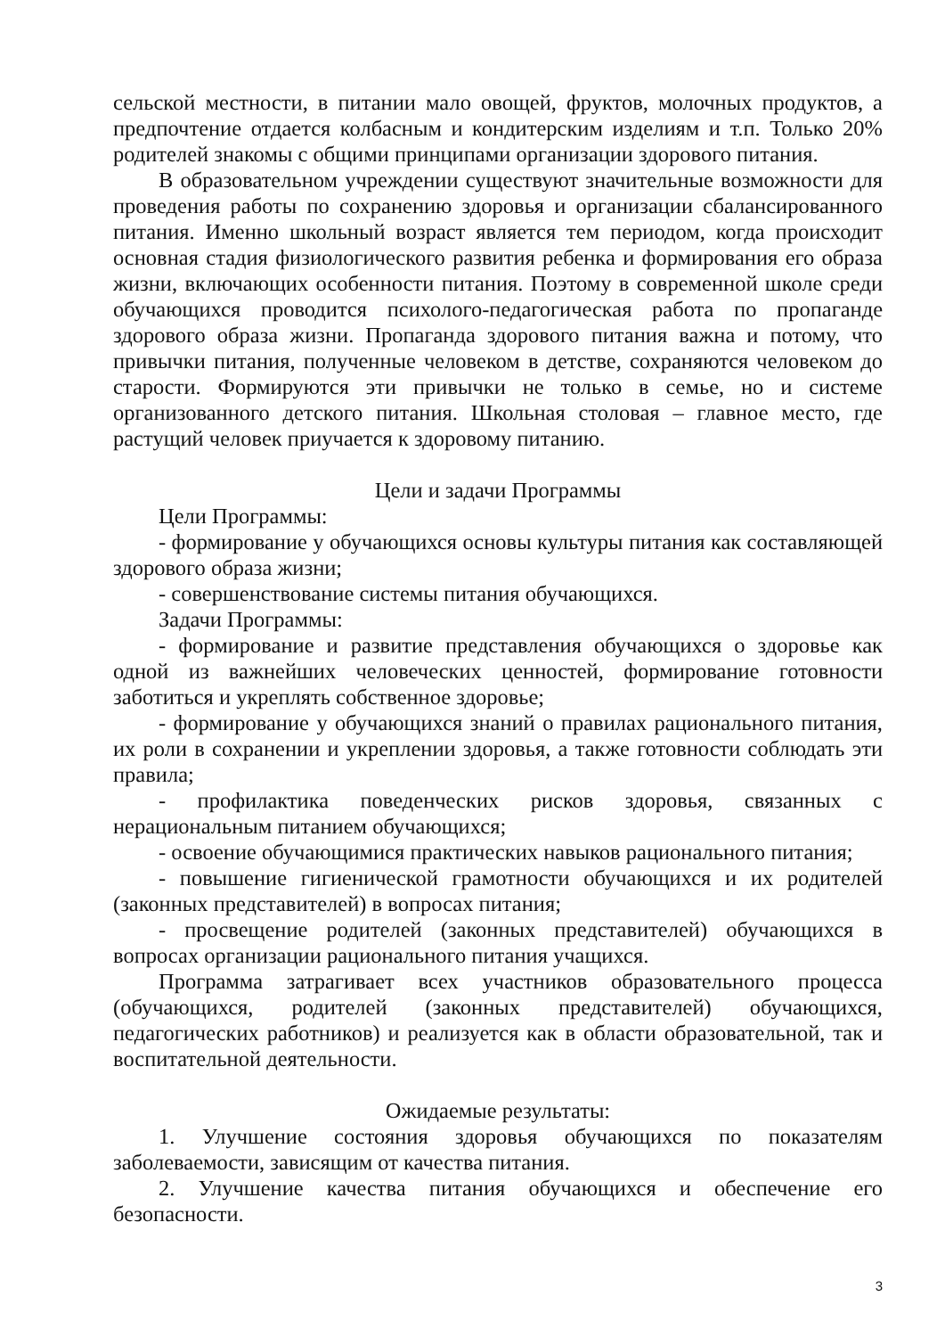сельской местности, в питании мало овощей, фруктов, молочных продуктов, а предпочтение отдается колбасным и кондитерским изделиям и т.п. Только 20% родителей знакомы с общими принципами организации здорового питания.
В образовательном учреждении существуют значительные возможности для проведения работы по сохранению здоровья и организации сбалансированного питания. Именно школьный возраст является тем периодом, когда происходит основная стадия физиологического развития ребенка и формирования его образа жизни, включающих особенности питания. Поэтому в современной школе среди обучающихся проводится психолого-педагогическая работа по пропаганде здорового образа жизни. Пропаганда здорового питания важна и потому, что привычки питания, полученные человеком в детстве, сохраняются человеком до старости. Формируются эти привычки не только в семье, но и системе организованного детского питания. Школьная столовая – главное место, где растущий человек приучается к здоровому питанию.
Цели и задачи Программы
Цели Программы:
- формирование у обучающихся основы культуры питания как составляющей здорового образа жизни;
- совершенствование системы питания обучающихся.
Задачи Программы:
- формирование и развитие представления обучающихся о здоровье как одной из важнейших человеческих ценностей, формирование готовности заботиться и укреплять собственное здоровье;
- формирование у обучающихся знаний о правилах рационального питания, их роли в сохранении и укреплении здоровья, а также готовности соблюдать эти правила;
- профилактика поведенческих рисков здоровья, связанных с нерациональным питанием обучающихся;
- освоение обучающимися практических навыков рационального питания;
- повышение гигиенической грамотности обучающихся и их родителей (законных представителей) в вопросах питания;
- просвещение родителей (законных представителей) обучающихся в вопросах организации рационального питания учащихся.
Программа затрагивает всех участников образовательного процесса (обучающихся, родителей (законных представителей) обучающихся, педагогических работников) и реализуется как в области образовательной, так и воспитательной деятельности.
Ожидаемые результаты:
1. Улучшение состояния здоровья обучающихся по показателям заболеваемости, зависящим от качества питания.
2. Улучшение качества питания обучающихся и обеспечение его безопасности.
3